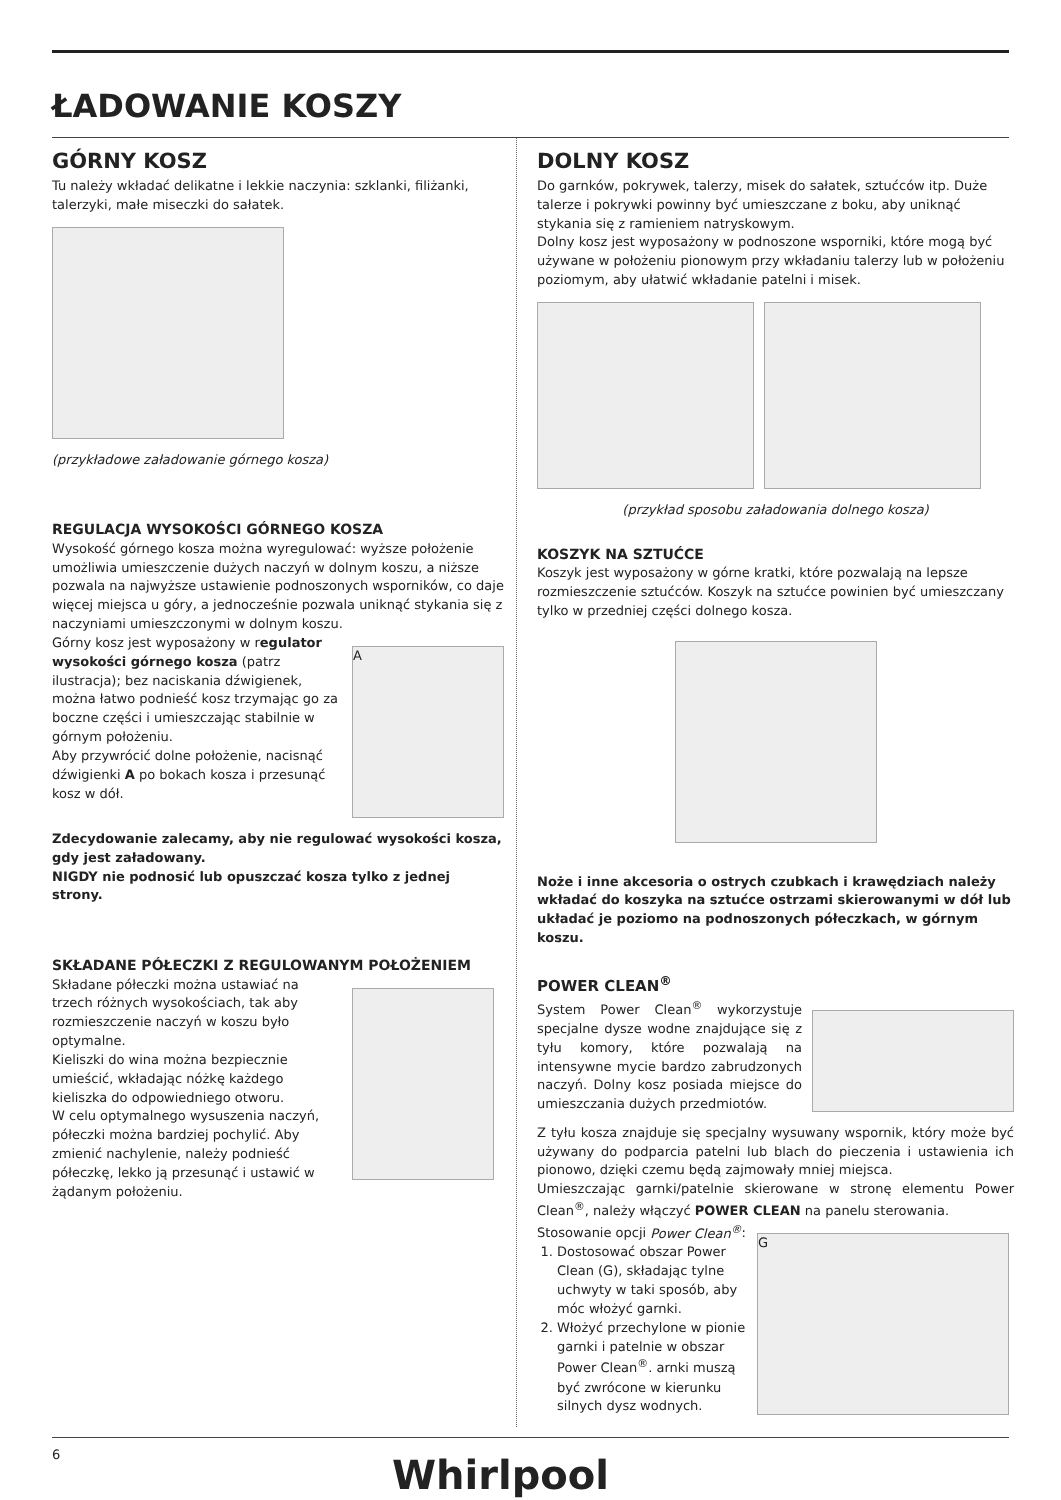ŁADOWANIE KOSZY
GÓRNY KOSZ
Tu należy wkładać delikatne i lekkie naczynia: szklanki, filiżanki, talerzyki, małe miseczki do sałatek.
(przykładowe załadowanie górnego kosza)
REGULACJA WYSOKOŚCI GÓRNEGO KOSZA
Wysokość górnego kosza można wyregulować: wyższe położenie umożliwia umieszczenie dużych naczyń w dolnym koszu, a niższe pozwala na najwyższe ustawienie podnoszonych wsporników, co daje więcej miejsca u góry, a jednocześnie pozwala uniknąć stykania się z naczyniami umieszczonymi w dolnym koszu.
Górny kosz jest wyposażony w regulator wysokości górnego kosza (patrz ilustracja); bez naciskania dźwigienek, można łatwo podnieść kosz trzymając go za boczne części i umieszczając stabilnie w górnym położeniu.
Aby przywrócić dolne położenie, nacisnąć dźwigienki A po bokach kosza i przesunąć kosz w dół.
A
Zdecydowanie zalecamy, aby nie regulować wysokości kosza, gdy jest załadowany.
NIGDY nie podnosić lub opuszczać kosza tylko z jednej strony.
SKŁADANE PÓŁECZKI Z REGULOWANYM POŁOŻENIEM
Składane półeczki można ustawiać na trzech różnych wysokościach, tak aby rozmieszczenie naczyń w koszu było optymalne.
Kieliszki do wina można bezpiecznie umieścić, wkładając nóżkę każdego kieliszka do odpowiedniego otworu.
W celu optymalnego wysuszenia naczyń, półeczki można bardziej pochylić. Aby zmienić nachylenie, należy podnieść półeczkę, lekko ją przesunąć i ustawić w żądanym położeniu.
DOLNY KOSZ
Do garnków, pokrywek, talerzy, misek do sałatek, sztućców itp. Duże talerze i pokrywki powinny być umieszczane z boku, aby uniknąć stykania się z ramieniem natryskowym.
Dolny kosz jest wyposażony w podnoszone wsporniki, które mogą być używane w położeniu pionowym przy wkładaniu talerzy lub w położeniu poziomym, aby ułatwić wkładanie patelni i misek.
(przykład sposobu załadowania dolnego kosza)
KOSZYK NA SZTUĆCE
Koszyk jest wyposażony w górne kratki, które pozwalają na lepsze rozmieszczenie sztućców. Koszyk na sztućce powinien być umieszczany tylko w przedniej części dolnego kosza.
Noże i inne akcesoria o ostrych czubkach i krawędziach należy wkładać do koszyka na sztućce ostrzami skierowanymi w dół lub układać je poziomo na podnoszonych półeczkach, w górnym koszu.
POWER CLEAN<sup>®</sup>
System Power Clean<sup>®</sup> wykorzystuje specjalne dysze wodne znajdujące się z tyłu komory, które pozwalają na intensywne mycie bardzo zabrudzonych naczyń. Dolny kosz posiada miejsce do umieszczania dużych przedmiotów.
Z tyłu kosza znajduje się specjalny wysuwany wspornik, który może być używany do podparcia patelni lub blach do pieczenia i ustawienia ich pionowo, dzięki czemu będą zajmowały mniej miejsca.
Umieszczając garnki/patelnie skierowane w stronę elementu Power Clean<sup>®</sup>, należy włączyć POWER CLEAN na panelu sterowania.
Stosowanie opcji Power Clean<sup>®</sup>:
1. Dostosować obszar Power Clean (G), składając tylne uchwyty w taki sposób, aby móc włożyć garnki.
2. Włożyć przechylone w pionie garnki i patelnie w obszar Power Clean<sup>®</sup>. arnki muszą być zwrócone w kierunku silnych dysz wodnych.
G
6 Whirlpool